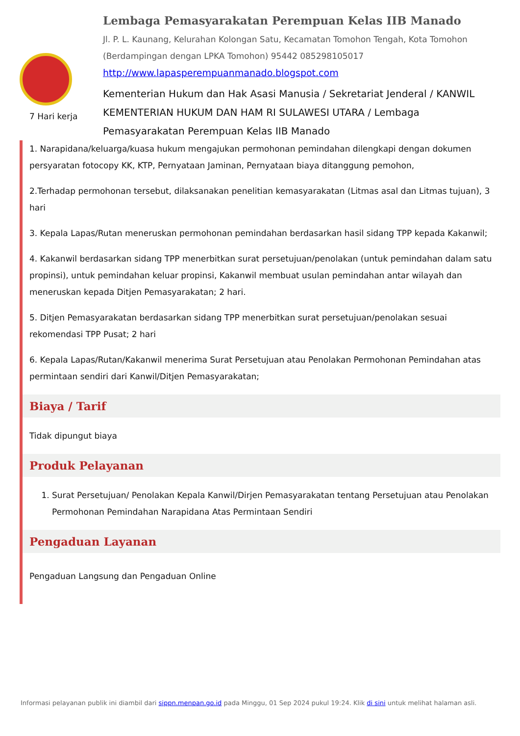7 Hari kerja
Lembaga Pemasyarakatan Perempuan Kelas IIB Manado
Jl. P. L. Kaunang, Kelurahan Kolongan Satu, Kecamatan Tomohon Tengah, Kota Tomohon (Berdampingan dengan LPKA Tomohon) 95442 085298105017
http://www.lapasperempuanmanado.blogspot.com
Kementerian Hukum dan Hak Asasi Manusia / Sekretariat Jenderal / KANWIL KEMENTERIAN HUKUM DAN HAM RI SULAWESI UTARA / Lembaga Pemasyarakatan Perempuan Kelas IIB Manado
1. Narapidana/keluarga/kuasa hukum mengajukan permohonan pemindahan dilengkapi dengan dokumen persyaratan fotocopy KK, KTP, Pernyataan Jaminan, Pernyataan biaya ditanggung pemohon,
2.Terhadap permohonan tersebut, dilaksanakan penelitian kemasyarakatan (Litmas asal dan Litmas tujuan), 3 hari
3. Kepala Lapas/Rutan meneruskan permohonan pemindahan berdasarkan hasil sidang TPP kepada Kakanwil;
4. Kakanwil berdasarkan sidang TPP menerbitkan surat persetujuan/penolakan (untuk pemindahan dalam satu propinsi), untuk pemindahan keluar propinsi, Kakanwil membuat usulan pemindahan antar wilayah dan meneruskan kepada Ditjen Pemasyarakatan; 2 hari.
5. Ditjen Pemasyarakatan berdasarkan sidang TPP menerbitkan surat persetujuan/penolakan sesuai rekomendasi TPP Pusat; 2 hari
6. Kepala Lapas/Rutan/Kakanwil menerima Surat Persetujuan atau Penolakan Permohonan Pemindahan atas permintaan sendiri dari Kanwil/Ditjen Pemasyarakatan;
Biaya / Tarif
Tidak dipungut biaya
Produk Pelayanan
1. Surat Persetujuan/ Penolakan Kepala Kanwil/Dirjen Pemasyarakatan tentang Persetujuan atau Penolakan Permohonan Pemindahan Narapidana Atas Permintaan Sendiri
Pengaduan Layanan
Pengaduan Langsung dan Pengaduan Online
Informasi pelayanan publik ini diambil dari sippn.menpan.go.id pada Minggu, 01 Sep 2024 pukul 19:24. Klik di sini untuk melihat halaman asli.